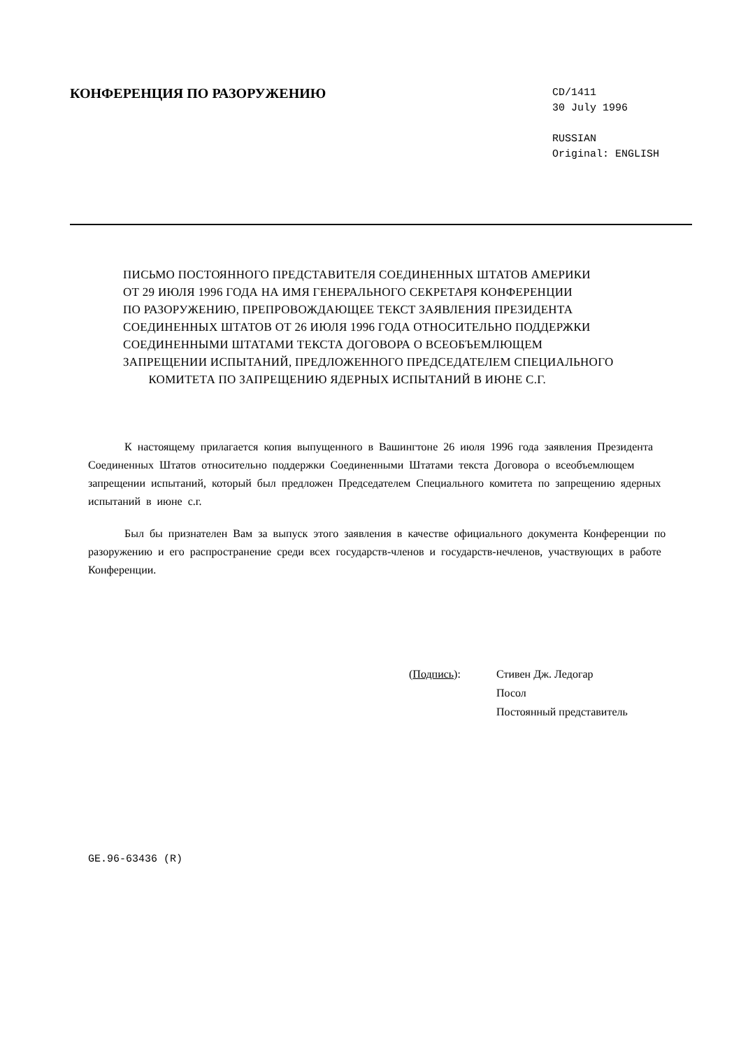КОНФЕРЕНЦИЯ ПО РАЗОРУЖЕНИЮ
CD/1411
30 July 1996
RUSSIAN
Original: ENGLISH
ПИСЬМО ПОСТОЯННОГО ПРЕДСТАВИТЕЛЯ СОЕДИНЕННЫХ ШТАТОВ АМЕРИКИ
ОТ 29 ИЮЛЯ 1996 ГОДА НА ИМЯ ГЕНЕРАЛЬНОГО СЕКРЕТАРЯ КОНФЕРЕНЦИИ
ПО РАЗОРУЖЕНИЮ, ПРЕПРОВОЖДАЮЩЕЕ ТЕКСТ ЗАЯВЛЕНИЯ ПРЕЗИДЕНТА
СОЕДИНЕННЫХ ШТАТОВ ОТ 26 ИЮЛЯ 1996 ГОДА ОТНОСИТЕЛЬНО ПОДДЕРЖКИ
СОЕДИНЕННЫМИ ШТАТАМИ ТЕКСТА ДОГОВОРА О ВСЕОБЪЕМЛЮЩЕМ
ЗАПРЕЩЕНИИ ИСПЫТАНИЙ, ПРЕДЛОЖЕННОГО ПРЕДСЕДАТЕЛЕМ СПЕЦИАЛЬНОГО
КОМИТЕТА ПО ЗАПРЕЩЕНИЮ ЯДЕРНЫХ ИСПЫТАНИЙ В ИЮНЕ С.Г.
К настоящему прилагается копия выпущенного в Вашингтоне 26 июля 1996 года заявления Президента Соединенных Штатов относительно поддержки Соединенными Штатами текста Договора о всеобъемлющем запрещении испытаний, который был предложен Председателем Специального комитета по запрещению ядерных испытаний в июне с.г.
Был бы признателен Вам за выпуск этого заявления в качестве официального документа Конференции по разоружению и его распространение среди всех государств-членов и государств-нечленов, участвующих в работе Конференции.
(Подпись): Стивен Дж. Ледогар
Посол
Постоянный представитель
GE.96-63436 (R)